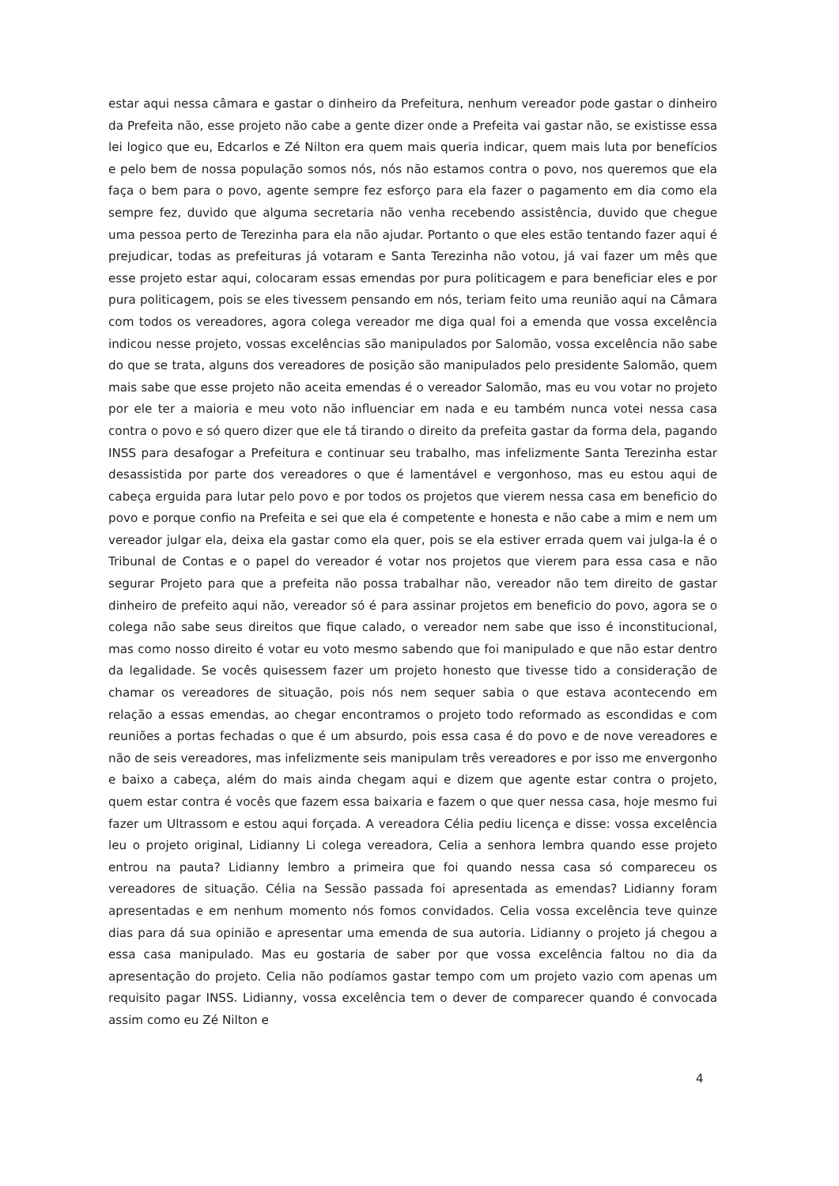estar aqui nessa câmara e gastar o dinheiro da Prefeitura, nenhum vereador pode gastar o dinheiro da Prefeita não, esse projeto não cabe a gente dizer onde a Prefeita vai gastar não, se existisse essa lei logico que eu, Edcarlos e Zé Nilton era quem mais queria indicar, quem mais luta por benefícios e pelo bem de nossa população somos nós, nós não estamos contra o povo, nos queremos que ela faça o bem para o povo, agente sempre fez esforço para ela fazer o pagamento em dia como ela sempre fez, duvido que alguma secretaria não venha recebendo assistência, duvido que chegue uma pessoa perto de Terezinha para ela não ajudar. Portanto o que eles estão tentando fazer aqui é prejudicar, todas as prefeituras já votaram e Santa Terezinha não votou, já vai fazer um mês que esse projeto estar aqui, colocaram essas emendas por pura politicagem e para beneficiar eles e por pura politicagem, pois se eles tivessem pensando em nós, teriam feito uma reunião aqui na Câmara com todos os vereadores, agora colega vereador me diga qual foi a emenda que vossa excelência indicou nesse projeto, vossas excelências são manipulados por Salomão, vossa excelência não sabe do que se trata, alguns dos vereadores de posição são manipulados pelo presidente Salomão, quem mais sabe que esse projeto não aceita emendas é o vereador Salomão, mas eu vou votar no projeto por ele ter a maioria e meu voto não influenciar em nada e eu também nunca votei nessa casa contra o povo e só quero dizer que ele tá tirando o direito da prefeita gastar da forma dela, pagando INSS para desafogar a Prefeitura e continuar seu trabalho, mas infelizmente Santa Terezinha estar desassistida por parte dos vereadores o que é lamentável e vergonhoso, mas eu estou aqui de cabeça erguida para lutar pelo povo e por todos os projetos que vierem nessa casa em beneficio do povo e porque confio na Prefeita e sei que ela é competente e honesta e não cabe a mim e nem um vereador julgar ela, deixa ela gastar como ela quer, pois se ela estiver errada quem vai julga-la é o Tribunal de Contas e o papel do vereador é votar nos projetos que vierem para essa casa e não segurar Projeto para que a prefeita não possa trabalhar não, vereador não tem direito de gastar dinheiro de prefeito aqui não, vereador só é para assinar projetos em beneficio do povo, agora se o colega não sabe seus direitos que fique calado, o vereador nem sabe que isso é inconstitucional, mas como nosso direito é votar eu voto mesmo sabendo que foi manipulado e que não estar dentro da legalidade. Se vocês quisessem fazer um projeto honesto que tivesse tido a consideração de chamar os vereadores de situação, pois nós nem sequer sabia o que estava acontecendo em relação a essas emendas, ao chegar encontramos o projeto todo reformado as escondidas e com reuniões a portas fechadas o que é um absurdo, pois essa casa é do povo e de nove vereadores e não de seis vereadores, mas infelizmente seis manipulam três vereadores e por isso me envergonho e baixo a cabeça, além do mais ainda chegam aqui e dizem que agente estar contra o projeto, quem estar contra é vocês que fazem essa baixaria e fazem o que quer nessa casa, hoje mesmo fui fazer um Ultrassom e estou aqui forçada. A vereadora Célia pediu licença e disse: vossa excelência leu o projeto original, Lidianny Li colega vereadora, Celia a senhora lembra quando esse projeto entrou na pauta? Lidianny lembro a primeira que foi quando nessa casa só compareceu os vereadores de situação. Célia na Sessão passada foi apresentada as emendas? Lidianny foram apresentadas e em nenhum momento nós fomos convidados. Celia vossa excelência teve quinze dias para dá sua opinião e apresentar uma emenda de sua autoria. Lidianny o projeto já chegou a essa casa manipulado. Mas eu gostaria de saber por que vossa excelência faltou no dia da apresentação do projeto. Celia não podíamos gastar tempo com um projeto vazio com apenas um requisito pagar INSS. Lidianny, vossa excelência tem o dever de comparecer quando é convocada assim como eu Zé Nilton e
4